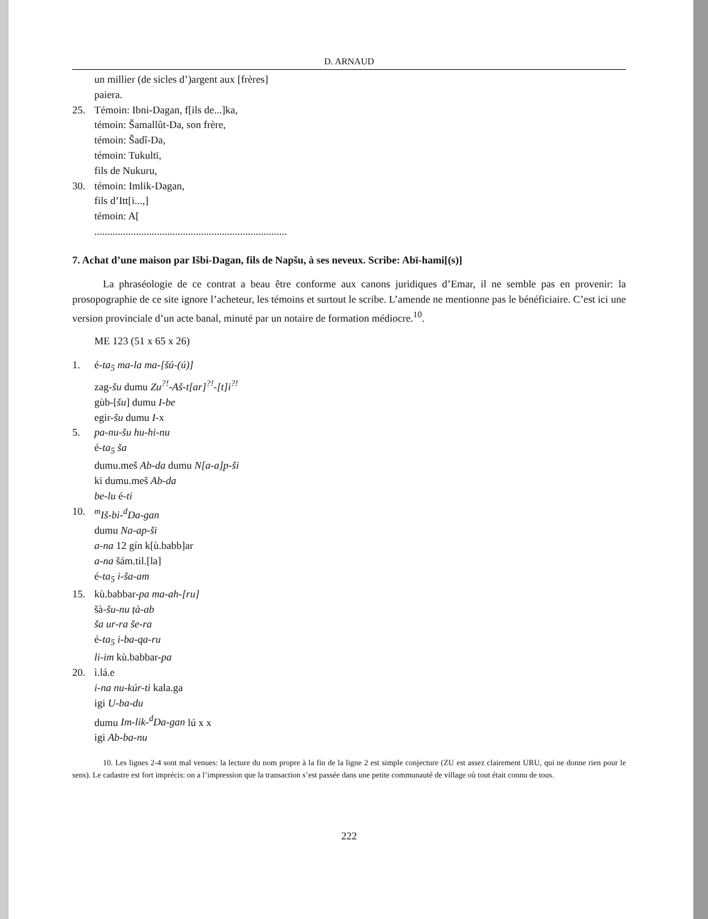D. ARNAUD
un millier (de sicles d’)argent aux [frères]
paiera.
25. Témoin: Ibni-Dagan, f[ils de...]ka,
témoin: Šamallût-Da, son frère,
témoin: Šadî-Da,
témoin: Tukultī,
fils de Nukuru,
30. témoin: Imlik-Dagan,
fils d’Itt[i...,]
témoin: A[
..........................................................................
7. Achat d’une maison par Išbi-Dagan, fils de Napšu, à ses neveux. Scribe: Abī-hami[(s)]
La phraséologie de ce contrat a beau être conforme aux canons juridiques d’Emar, il ne semble pas en provenir: la prosopographie de ce site ignore l’acheteur, les témoins et surtout le scribe. L’amende ne mentionne pas le bénéficiaire. C’est ici une version provinciale d’un acte banal, minuté par un notaire de formation médiocre.<sup>10</sup>.
ME 123 (51 x 65 x 26)
1. é-ta<sub>5</sub> ma-la ma-[šú-(ú)]
zag-šu dumu Zu<sup>?!</sup>-Aš-t[ar]<sup>?!</sup>-[t]i<sup>?!</sup>
gùb-[šu] dumu I-be
egir-šu dumu I-x
5. pa-nu-šu hu-hi-nu
é-ta<sub>5</sub> ša
dumu.meš Ab-da dumu N[a-a]p-ši
ki dumu.meš Ab-da
be-lu é-ti
10. <sup>m</sup>Iš-bi-<sup>d</sup>Da-gan
dumu Na-ap-ši
a-na 12 gín k[ù.babb]ar
a-na šám.til.[la]
é-ta<sub>5</sub> i-ša-am
15. kù.babbar-pa ma-ah-[ru]
šà-šu-nu ṭà-ab
ša ur-ra še-ra
é-ta<sub>5</sub> i-ba-qa-ru
li-im kù.babbar-pa
20. ì.lá.e
i-na nu-kúr-ti kala.ga
igi U-ba-du
dumu Im-lik-<sup>d</sup>Da-gan lú x x
igi Ab-ba-nu
10. Les lignes 2-4 sont mal venues: la lecture du nom propre à la fin de la ligne 2 est simple conjecture (ZU est assez clairement URU, qui ne donne rien pour le sens). Le cadastre est fort imprécis: on a l’impression que la transaction s’est passée dans une petite communauté de village où tout était connu de tous.
222